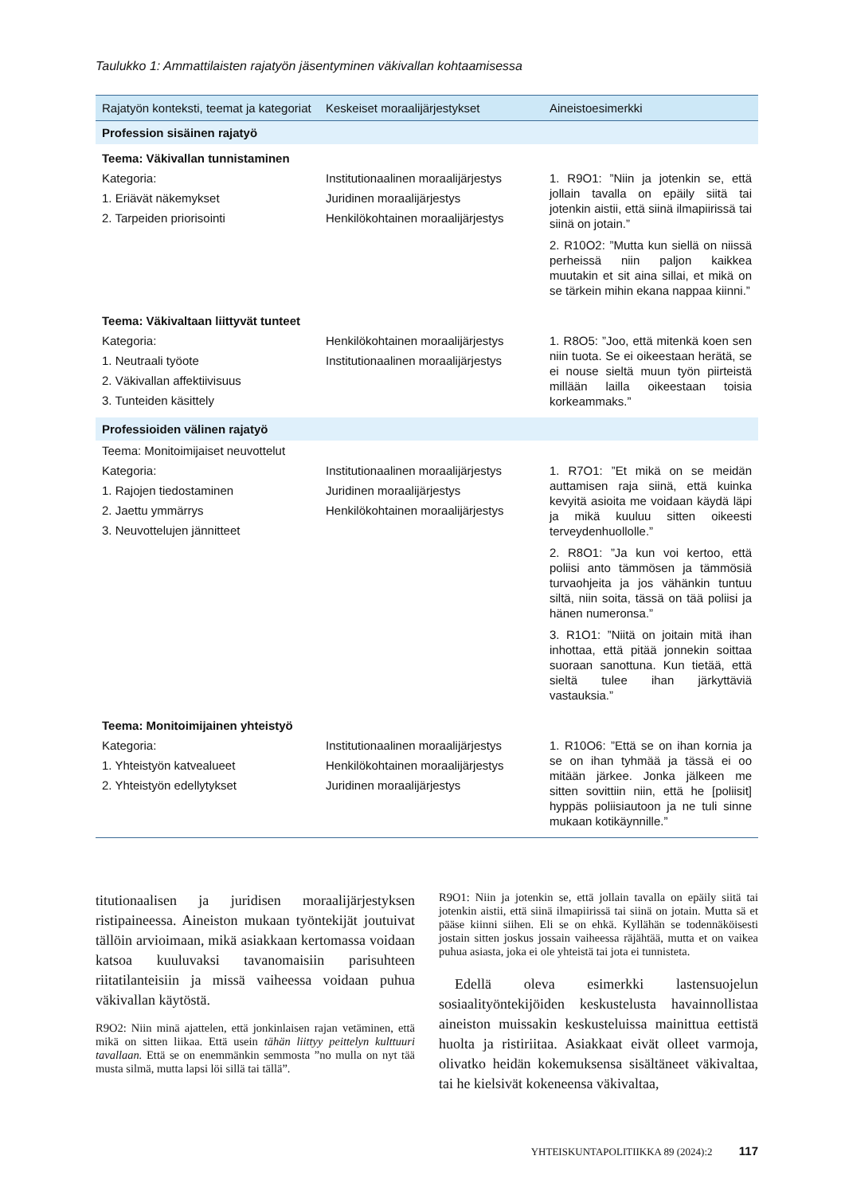Taulukko 1: Ammattilaisten rajatyön jäsentyminen väkivallan kohtaamisessa
| Rajatyön konteksti, teemat ja kategoriat | Keskeiset moraalijärjestykset | Aineistoesimerkki |
| --- | --- | --- |
| Profession sisäinen rajatyö | | |
| Teema: Väkivallan tunnistaminen | | |
| Kategoria: 1. Eriävät näkemykset 2. Tarpeiden priorisointi | Institutionaalinen moraalijärjestys Juridinen moraalijärjestys Henkilökohtainen moraalijärjestys | 1. R9O1: ”Niin ja jotenkin se, että jollain tavalla on epäily siitä tai jotenkin aistii, että siinä ilmapiirissä tai siinä on jotain.” 2. R10O2: ”Mutta kun siellä on niissä perheissä niin paljon kaikkea muutakin et sit aina sillai, et mikä on se tärkein mihin ekana nappaa kiinni.” |
| Teema: Väkivaltaan liittyvät tunteet | | |
| Kategoria: 1. Neutraali työote 2. Väkivallan affektiivisuus 3. Tunteiden käsittely | Henkilökohtainen moraalijärjestys Institutionaalinen moraalijärjestys | 1. R8O5: ”Joo, että mitenkä koen sen niin tuota. Se ei oikeestaan herätä, se ei nouse sieltä muun työn piirteistä millään lailla oikeestaan toisia korkeammaks.” |
| Professioiden välinen rajatyö | | |
| Teema: Monitoimijaiset neuvottelut | | |
| Kategoria: 1. Rajojen tiedostaminen 2. Jaettu ymmärrys 3. Neuvottelujen jännitteet | Institutionaalinen moraalijärjestys Juridinen moraalijärjestys Henkilökohtainen moraalijärjestys | 1. R7O1: ”Et mikä on se meidän auttamisen raja siinä, että kuinka kevyitä asioita me voidaan käydä läpi ja mikä kuuluu sitten oikeesti terveydenhuollolle.” 2. R8O1: ”Ja kun voi kertoo, että poliisi anto tämmösen ja tämmösiä turvaohjeita ja jos vähänkin tuntuu siltä, niin soita, tässä on tää poliisi ja hänen numeronsa.” 3. R1O1: ”Niitä on joitain mitä ihan inhottaa, että pitää jonnekin soittaa suoraan sanottuna. Kun tietää, että sieltä tulee ihan järkyttäviä vastauksia.” |
| Teema: Monitoimijainen yhteistyö | | |
| Kategoria: 1. Yhteistyön katvealueet 2. Yhteistyön edellytykset | Institutionaalinen moraalijärjestys Henkilökohtainen moraalijärjestys Juridinen moraalijärjestys | 1. R10O6: ”Että se on ihan kornia ja se on ihan tyhmää ja tässä ei oo mitään järkee. Jonka jälkeen me sitten sovittiin niin, että he [poliisit] hyppäs poliisiautoon ja ne tuli sinne mukaan kotikäynnille.” |
titutionaalisen ja juridisen moraalijärjestyksen ristipaineessa. Aineiston mukaan työntekijät joutuivat tällöin arvioimaan, mikä asiakkaan kertomassa voidaan katsoa kuuluvaksi tavanomaisiin parisuhteen riitatilanteisiin ja missä vaiheessa voidaan puhua väkivallan käytöstä.
R9O2: Niin minä ajattelen, että jonkinlaisen rajan vetäminen, että mikä on sitten liikaa. Että usein tähän liittyy peittelyn kulttuuri tavallaan. Että se on enemmänkin semmosta ”no mulla on nyt tää musta silmä, mutta lapsi löi sillä tai tällä”.
R9O1: Niin ja jotenkin se, että jollain tavalla on epäily siitä tai jotenkin aistii, että siinä ilmapiirissä tai siinä on jotain. Mutta sä et pääse kiinni siihen. Eli se on ehkä. Kyllähän se todennäköisesti jostain sitten joskus jossain vaiheessa räjähtää, mutta et on vaikea puhua asiasta, joka ei ole yhteistä tai jota ei tunnisteta.
Edellä oleva esimerkki lastensuojelun sosiaalityöntekijöiden keskustelusta havainnollistaa aineiston muissakin keskusteluissa mainittua eettistä huolta ja ristiriitaa. Asiakkaat eivät olleet varmoja, olivatko heidän kokemuksensa sisältäneet väkivaltaa, tai he kielsivät kokeneensa väkivaltaa,
YHTEISKUNTAPOLITIIKKA 89 (2024):2 117